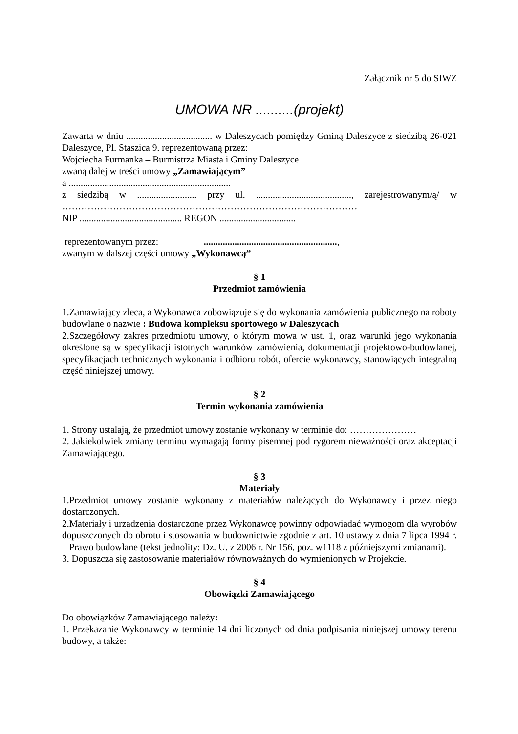Załącznik nr 5 do SIWZ
UMOWA NR ..........(projekt)
Zawarta w dniu .................................... w Daleszycach pomiędzy Gminą Daleszyce z siedzibą 26-021 Daleszyce, Pl. Staszica 9. reprezentowaną przez:
Wojciecha Furmanka – Burmistrza Miasta i Gminy Daleszyce
zwaną dalej w treści umowy „Zamawiającym”
a ....................................................................
z siedzibą w ......................... przy ul. ........................................, zarejestrowanym/ą/ w …………………………………………………………………………………
NIP ........................................... REGON ................................
reprezentowanym przez: ........................................................,
zwanym w dalszej części umowy „Wykonawcą”
§ 1
Przedmiot zamówienia
1.Zamawiający zleca, a Wykonawca zobowiązuje się do wykonania zamówienia publicznego na roboty budowlane o nazwie : Budowa kompleksu sportowego w Daleszycach
2.Szczegółowy zakres przedmiotu umowy, o którym mowa w ust. 1, oraz warunki jego wykonania określone są w specyfikacji istotnych warunków zamówienia, dokumentacji projektowo-budowlanej, specyfikacjach technicznych wykonania i odbioru robót, ofercie wykonawcy, stanowiących integralną część niniejszej umowy.
§ 2
Termin wykonania zamówienia
1. Strony ustalają, że przedmiot umowy zostanie wykonany w terminie do: …………………
2. Jakiekolwiek zmiany terminu wymagają formy pisemnej pod rygorem nieważności oraz akceptacji Zamawiającego.
§ 3
Materiały
1.Przedmiot umowy zostanie wykonany z materiałów należących do Wykonawcy i przez niego dostarczonych.
2.Materiały i urządzenia dostarczone przez Wykonawcę powinny odpowiadać wymogom dla wyrobów dopuszczonych do obrotu i stosowania w budownictwie zgodnie z art. 10 ustawy z dnia 7 lipca 1994 r. – Prawo budowlane (tekst jednolity: Dz. U. z 2006 r. Nr 156, poz. w1118 z późniejszymi zmianami).
3. Dopuszcza się zastosowanie materiałów równoważnych do wymienionych w Projekcie.
§ 4
Obowiązki Zamawiającego
Do obowiązków Zamawiającego należy:
1. Przekazanie Wykonawcy w terminie 14 dni liczonych od dnia podpisania niniejszej umowy terenu budowy, a także: